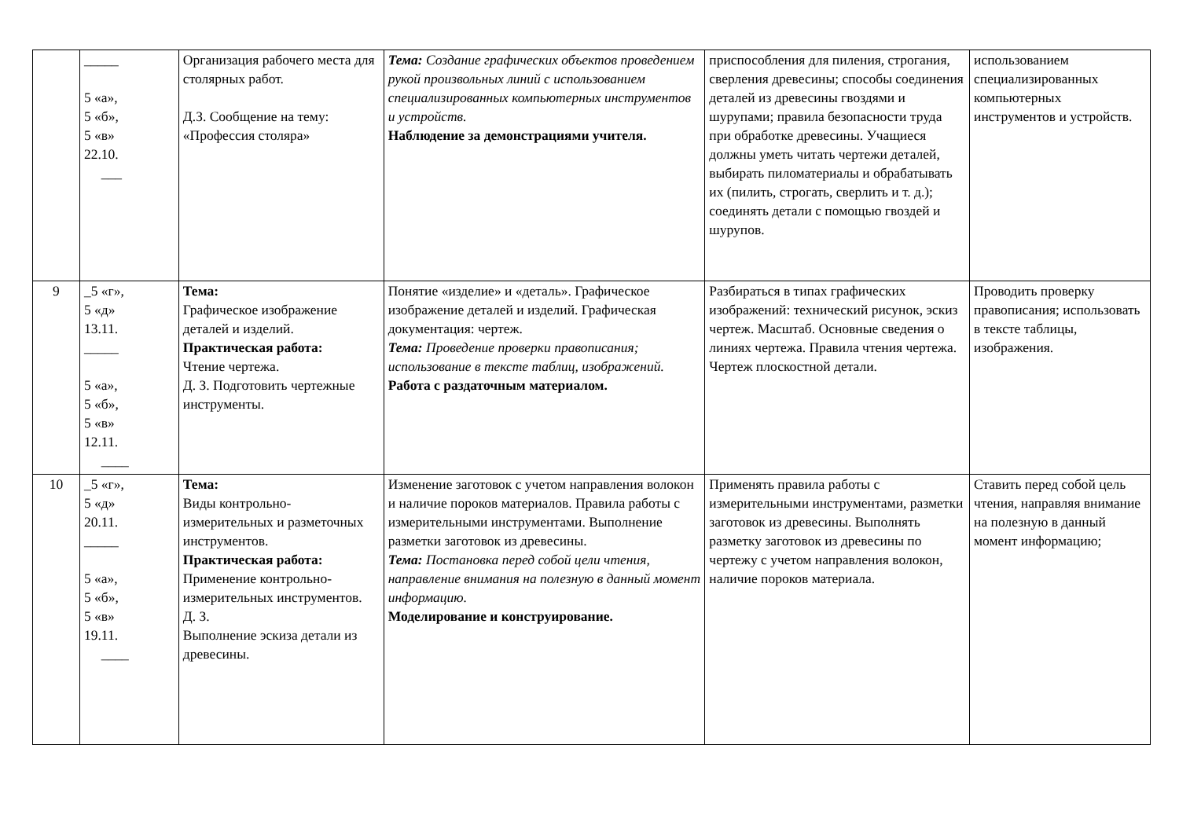| | _____ 5 «а», 5 «б», 5 «в» 22.10. ___ | Организация рабочего места для столярных работ. Д.З. Сообщение на тему: «Профессия столяра» | Тема: Создание графических объектов проведением рукой произвольных линий с использованием специализированных компьютерных инструментов и устройств. Наблюдение за демонстрациями учителя. | приспособления для пиления, строгания, сверления древесины; способы соединения деталей из древесины гвоздями и шурупами; правила безопасности труда при обработке древесины. Учащиеся должны уметь читать чертежи деталей, выбирать пиломатериалы и обрабатывать их (пилить, строгать, сверлить и т. д.); соединять детали с помощью гвоздей и шурупов. | использованием специализированных компьютерных инструментов и устройств. |
| 9 | _5 «г», 5 «д» 13.11. _____ 5 «а», 5 «б», 5 «в» 12.11. ____ | Тема: Графическое изображение деталей и изделий. Практическая работа: Чтение чертежа. Д. З. Подготовить чертежные инструменты. | Понятие «изделие» и «деталь». Графическое изображение деталей и изделий. Графическая документация: чертеж. Тема: Проведение проверки правописания; использование в тексте таблиц, изображений. Работа с раздаточным материалом. | Разбираться в типах графических изображений: технический рисунок, эскиз чертеж. Масштаб. Основные сведения о линиях чертежа. Правила чтения чертежа. Чертеж плоскостной детали. | Проводить проверку правописания; использовать в тексте таблицы, изображения. |
| 10 | _5 «г», 5 «д» 20.11. _____ 5 «а», 5 «б», 5 «в» 19.11. ____ | Тема: Виды контрольно-измерительных и разметочных инструментов. Практическая работа: Применение контрольно-измерительных инструментов. Д. З. Выполнение эскиза детали из древесины. | Изменение заготовок с учетом направления волокон и наличие пороков материалов. Правила работы с измерительными инструментами. Выполнение разметки заготовок из древесины. Тема: Постановка перед собой цели чтения, направление внимания на полезную в данный момент информацию. Моделирование и конструирование. | Применять правила работы с измерительными инструментами, разметки заготовок из древесины. Выполнять разметку заготовок из древесины по чертежу с учетом направления волокон, наличие пороков материала. | Ставить перед собой цель чтения, направляя внимание на полезную в данный момент информацию; |